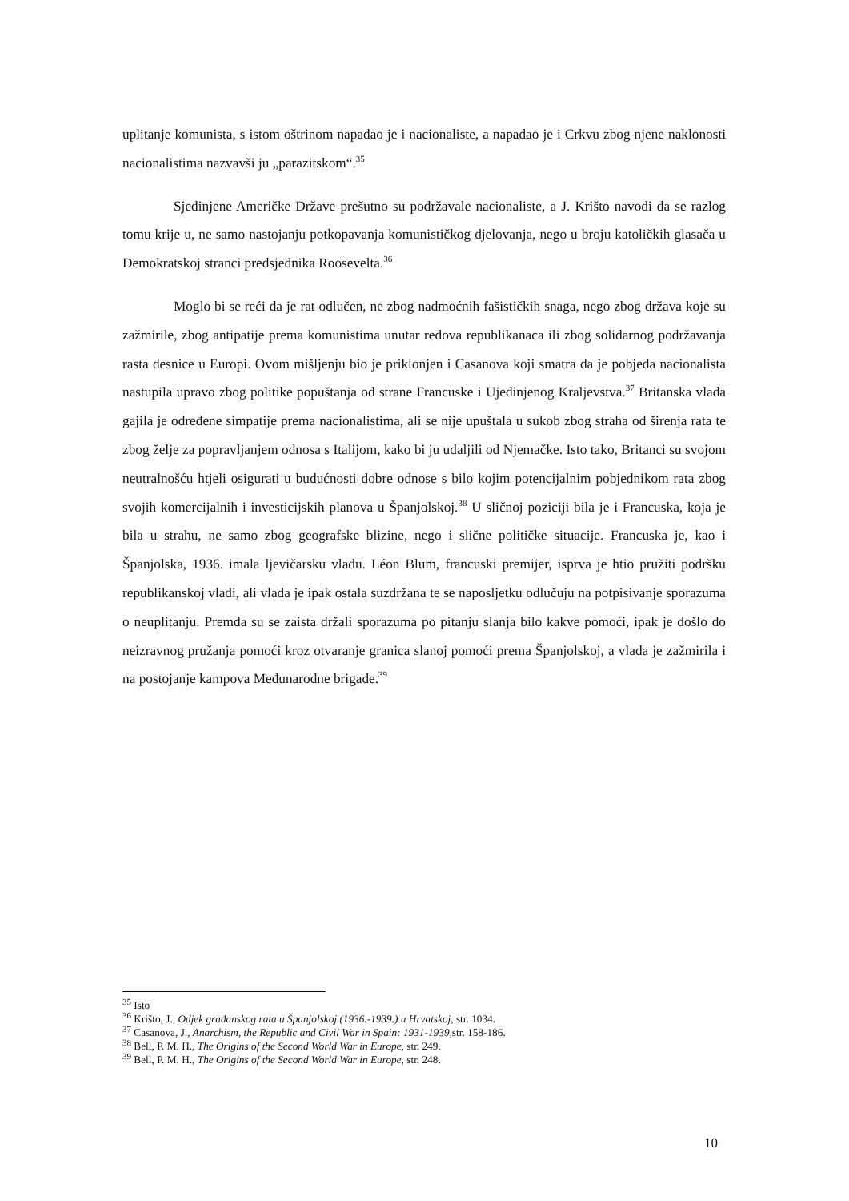uplitanje komunista, s istom oštrinom napadao je i nacionaliste, a napadao je i Crkvu zbog njene naklonosti nacionalistima nazvavši ju „parazitskom“.<sup>35</sup>
Sjedinjene Američke Države prešutno su podržavale nacionaliste, a J. Krišto navodi da se razlog tomu krije u, ne samo nastojanju potkopavanja komunističkog djelovanja, nego u broju katoličkih glasača u Demokratskoj stranci predsjednika Roosevelta.<sup>36</sup>
Moglo bi se reći da je rat odlučen, ne zbog nadmoćnih fašističkih snaga, nego zbog država koje su zažmirile, zbog antipatije prema komunistima unutar redova republikanaca ili zbog solidarnog podržavanja rasta desnice u Europi. Ovom mišljenju bio je priklonjen i Casanova koji smatra da je pobjeda nacionalista nastupila upravo zbog politike popuštanja od strane Francuske i Ujedinjenog Kraljevstva.<sup>37</sup> Britanska vlada gajila je određene simpatije prema nacionalistima, ali se nije upuštala u sukob zbog straha od širenja rata te zbog želje za popravljanjem odnosa s Italijom, kako bi ju udaljili od Njemačke. Isto tako, Britanci su svojom neutralnošću htjeli osigurati u budućnosti dobre odnose s bilo kojim potencijalnim pobjednikom rata zbog svojih komercijalnih i investicijskih planova u Španjolskoj.<sup>38</sup> U sličnoj poziciji bila je i Francuska, koja je bila u strahu, ne samo zbog geografske blizine, nego i slične političke situacije. Francuska je, kao i Španjolska, 1936. imala ljevičarsku vladu. Léon Blum, francuski premijer, isprva je htio pružiti podršku republikanskoj vladi, ali vlada je ipak ostala suzdržana te se naposljetku odlučuju na potpisivanje sporazuma o neuplitanju. Premda su se zaista držali sporazuma po pitanju slanja bilo kakve pomoći, ipak je došlo do neizravnog pružanja pomoći kroz otvaranje granica slanoj pomoći prema Španjolskoj, a vlada je zažmirila i na postojanje kampova Međunarodne brigade.<sup>39</sup>
<sup>35</sup> Isto
<sup>36</sup> Krišto, J., Odjek građanskog rata u Španjolskoj (1936.-1939.) u Hrvatskoj, str. 1034.
<sup>37</sup> Casanova, J., Anarchism, the Republic and Civil War in Spain: 1931-1939, str. 158-186.
<sup>38</sup> Bell, P. M. H., The Origins of the Second World War in Europe, str. 249.
<sup>39</sup> Bell, P. M. H., The Origins of the Second World War in Europe, str. 248.
10